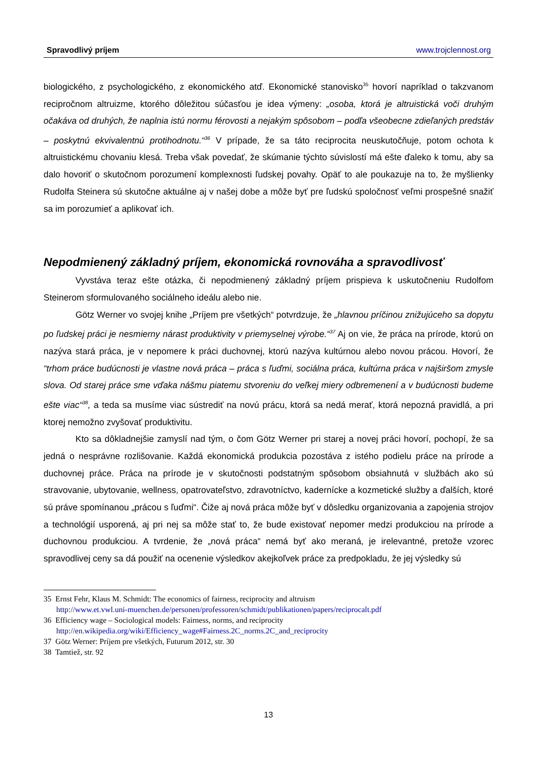Spravodlivý príjem www.trojclennost.org
biologického, z psychologického, z ekonomického atď. Ekonomické stanovisko<sup>35</sup> hovorí napríklad o takzvanom recipročnom altruizme, ktorého dôležitou súčasťou je idea výmeny: „osoba, ktorá je altruistická voči druhým očakáva od druhých, že naplnia istú normu férovosti a nejakým spôsobom – podľa všeobecne zdieľaných predstáv – poskytnú ekvivalentnú protihodnotu.“<sup>36</sup> V prípade, že sa táto reciprocita neuskutočňuje, potom ochota k altruistickému chovaniu klesá. Treba však povedať, že skúmanie týchto súvislostí má ešte ďaleko k tomu, aby sa dalo hovoriť o skutočnom porozumení komplexnosti ľudskej povahy. Opäť to ale poukazuje na to, že myšlienky Rudolfa Steinera sú skutočne aktuálne aj v našej dobe a môže byť pre ľudskú spoločnosť veľmi prospešné snažiť sa im porozumieť a aplikovať ich.
Nepodmienený základný príjem, ekonomická rovnováha a spravodlivosť
Vyvstáva teraz ešte otázka, či nepodmienený základný príjem prispieva k uskutočneniu Rudolfom Steinerom sformulovaného sociálneho ideálu alebo nie.
Götz Werner vo svojej knihe „Príjem pre všetkých“ potvrdzuje, že „hlavnou príčinou znižujúceho sa dopytu po ľudskej práci je nesmierny nárast produktivity v priemyselnej výrobe.“<sup>37</sup> Aj on vie, že práca na prírode, ktorú on nazýva stará práca, je v nepomere k práci duchovnej, ktorú nazýva kultúrnou alebo novou prácou. Hovorí, že “trhom práce budúcnosti je vlastne nová práca – práca s ľuďmi, sociálna práca, kultúrna práca v najširšom zmysle slova. Od starej práce sme vďaka nášmu piatemu stvoreniu do veľkej miery odbremenení a v budúcnosti budeme ešte viac“<sup>38</sup>, a teda sa musíme viac sústrediť na novú prácu, ktorá sa nedá merať, ktorá nepozná pravidlá, a pri ktorej nemožno zvyšovať produktivitu.
Kto sa dôkladnejšie zamyslí nad tým, o čom Götz Werner pri starej a novej práci hovorí, pochopí, že sa jedná o nesprávne rozlišovanie. Každá ekonomická produkcia pozostáva z istého podielu práce na prírode a duchovnej práce. Práca na prírode je v skutočnosti podstatným spôsobom obsiahnutá v službách ako sú stravovanie, ubytovanie, wellness, opatrovateľstvo, zdravotníctvo, kadernícke a kozmetické služby a ďalších, ktoré sú práve spomínanou „prácou s ľuďmi“. Čiže aj nová práca môže byť v dôsledku organizovania a zapojenia strojov a technológií usporená, aj pri nej sa môže stať to, že bude existovať nepomer medzi produkciou na prírode a duchovnou produkciou. A tvrdenie, že „nová práca“ nemá byť ako meraná, je irelevantné, pretože vzorec spravodlivej ceny sa dá použiť na ocenenie výsledkov akejkoľvek práce za predpokladu, že jej výsledky sú
35 Ernst Fehr, Klaus M. Schmidt: The economics of fairness, reciprocity and altruism
http://www.et.vwl.uni-muenchen.de/personen/professoren/schmidt/publikationen/papers/reciprocalt.pdf
36 Efficiency wage – Sociological models: Fairness, norms, and reciprocity
http://en.wikipedia.org/wiki/Efficiency_wage#Fairness.2C_norms.2C_and_reciprocity
37 Götz Werner: Príjem pre všetkých, Futurum 2012, str. 30
38 Tamtiež, str. 92
13